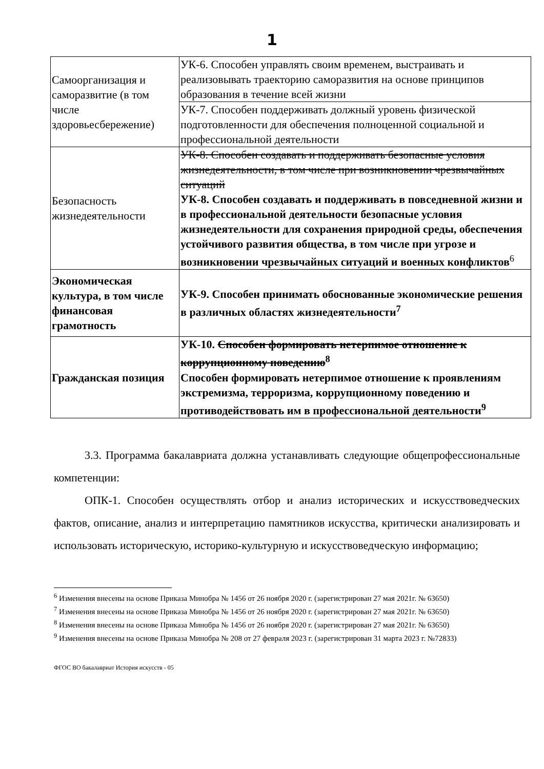1
| Самоорганизация и саморазвитие (в том числе здоровьесбережение) | УК-6. Способен управлять своим временем, выстраивать и реализовывать траекторию саморазвития на основе принципов образования в течение всей жизни |
| | УК-7. Способен поддерживать должный уровень физической подготовленности для обеспечения полноценной социальной и профессиональной деятельности |
| Безопасность жизнедеятельности | УК-8. Способен создавать и поддерживать безопасные условия жизнедеятельности, в том числе при возникновении чрезвычайных ситуаций УК-8. Способен создавать и поддерживать в повседневной жизни и в профессиональной деятельности безопасные условия жизнедеятельности для сохранения природной среды, обеспечения устойчивого развития общества, в том числе при угрозе и возникновении чрезвычайных ситуаций и военных конфликтов<sup>6</sup> |
| Экономическая культура, в том числе финансовая грамотность | УК-9. Способен принимать обоснованные экономические решения в различных областях жизнедеятельности<sup>7</sup> |
| Гражданская позиция | УК-10. Способен формировать нетерпимое отношение к коррупционному поведению<sup>8</sup> Способен формировать нетерпимое отношение к проявлениям экстремизма, терроризма, коррупционному поведению и противодействовать им в профессиональной деятельности<sup>9</sup> |
3.3. Программа бакалавриата должна устанавливать следующие общепрофессиональные компетенции:
ОПК-1. Способен осуществлять отбор и анализ исторических и искусствоведческих фактов, описание, анализ и интерпретацию памятников искусства, критически анализировать и использовать историческую, историко-культурную и искусствоведческую информацию;
<sup>6</sup> Изменения внесены на основе Приказа Минобра № 1456 от 26 ноября 2020 г. (зарегистрирован 27 мая 2021г. № 63650)
<sup>7</sup> Изменения внесены на основе Приказа Минобра № 1456 от 26 ноября 2020 г. (зарегистрирован 27 мая 2021г. № 63650)
<sup>8</sup> Изменения внесены на основе Приказа Минобра № 1456 от 26 ноября 2020 г. (зарегистрирован 27 мая 2021г. № 63650)
<sup>9</sup> Изменения внесены на основе Приказа Минобра № 208 от 27 февраля 2023 г. (зарегистрирован 31 марта 2023 г. №72833)
ФГОС ВО бакалавриат История искусств - 05